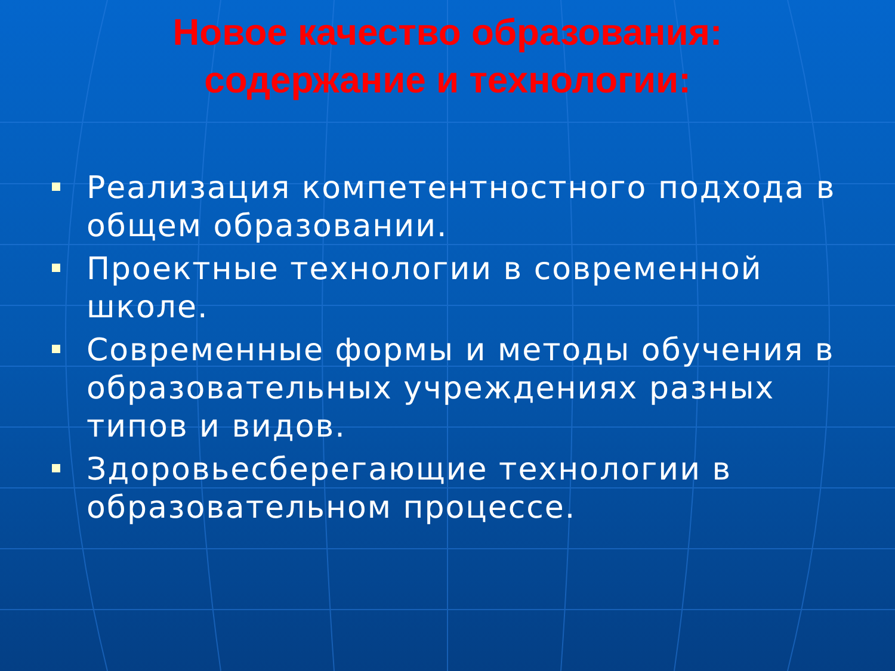Новое качество образования:
содержание и технологии:
Реализация компетентностного подхода в общем образовании.
Проектные технологии в современной школе.
Современные формы и методы обучения в образовательных учреждениях разных типов и видов.
Здоровьесберегающие технологии в образовательном процессе.